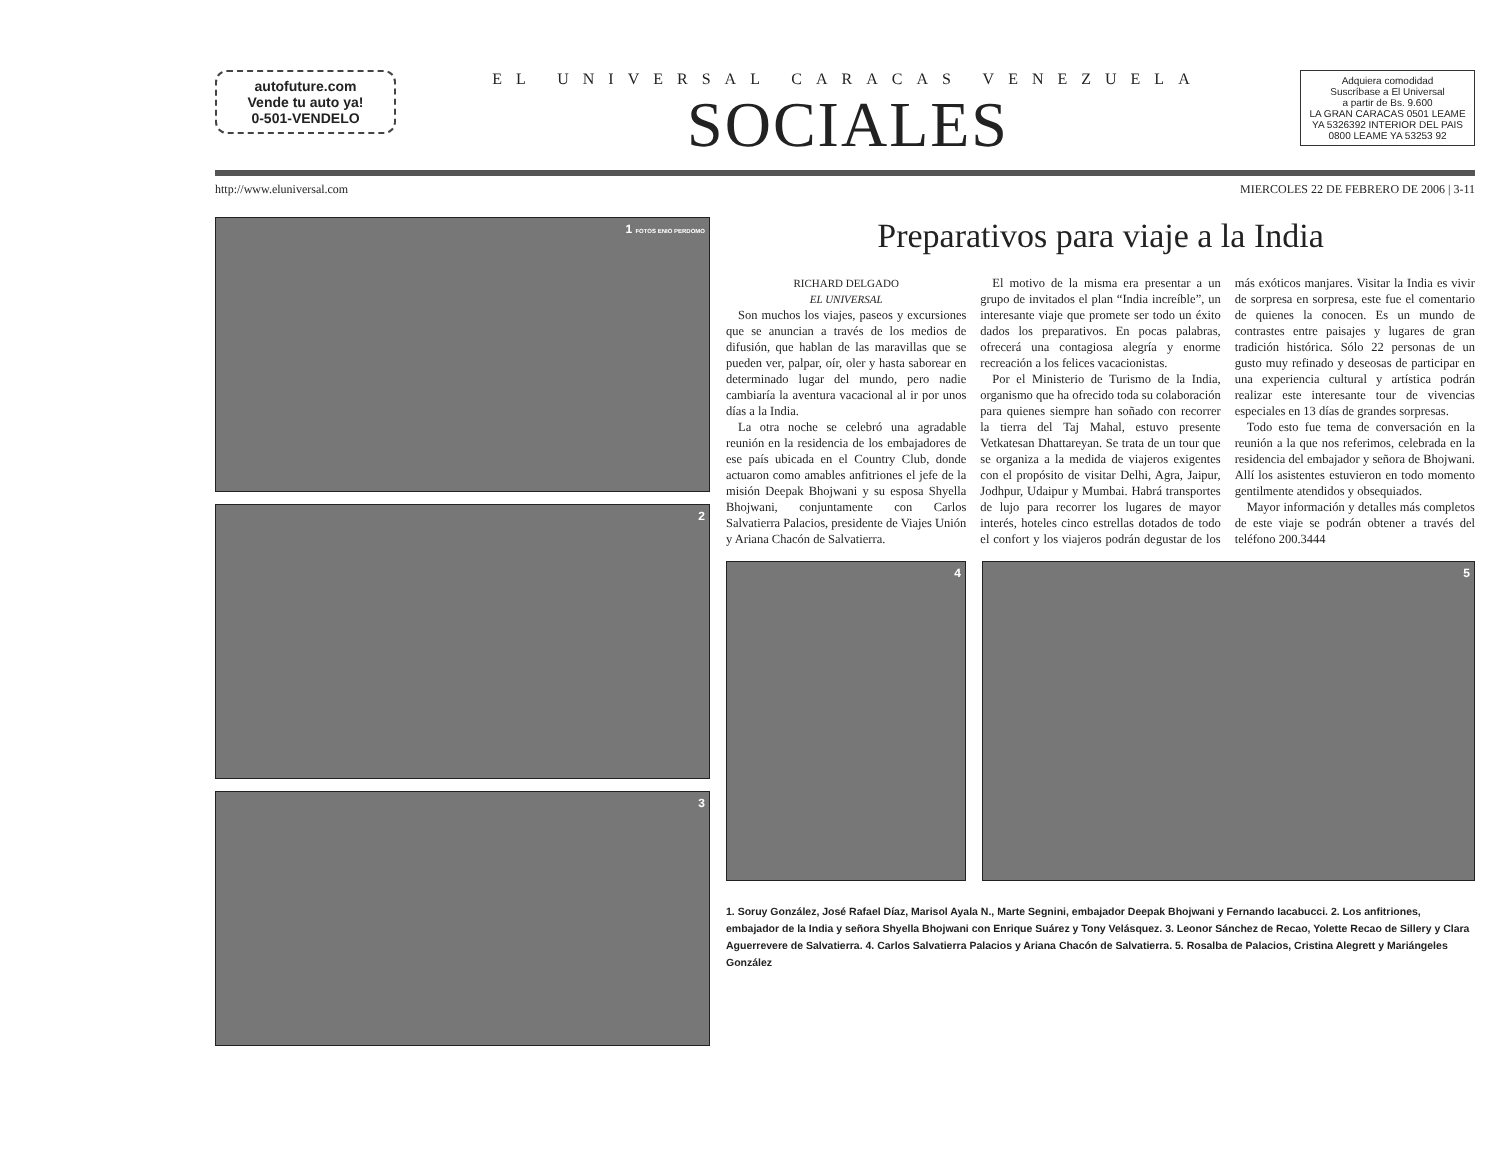autofuture.com
Vende tu auto ya!
0-501-VENDELO
EL UNIVERSAL CARACAS VENEZUELA
SOCIALES
Adquiera comodidad
Suscríbase a El Universal
a partir de Bs. 9.600
LA GRAN CARACAS 0501 LEAME YA 5326392 INTERIOR DEL PAIS 0800 LEAME YA 53253 92
http://www.eluniversal.com MIERCOLES 22 DE FEBRERO DE 2006 | 3-11
1 FOTOS ENIO PERDOMO
2
3
Preparativos para viaje a la India
RICHARD DELGADO
EL UNIVERSAL
Son muchos los viajes, paseos y excursiones que se anuncian a través de los medios de difusión, que hablan de las maravillas que se pueden ver, palpar, oír, oler y hasta saborear en determinado lugar del mundo, pero nadie cambiaría la aventura vacacional al ir por unos días a la India.
La otra noche se celebró una agradable reunión en la residencia de los embajadores de ese país ubicada en el Country Club, donde actuaron como amables anfitriones el jefe de la misión Deepak Bhojwani y su esposa Shyella Bhojwani, conjuntamente con Carlos Salvatierra Palacios, presidente de Viajes Unión y Ariana Chacón de Salvatierra.
El motivo de la misma era presentar a un grupo de invitados el plan “India increíble”, un interesante viaje que promete ser todo un éxito dados los preparativos. En pocas palabras, ofrecerá una contagiosa alegría y enorme recreación a los felices vacacionistas.
Por el Ministerio de Turismo de la India, organismo que ha ofrecido toda su colaboración para quienes siempre han soñado con recorrer la tierra del Taj Mahal, estuvo presente Vetkatesan Dhattareyan. Se trata de un tour que se organiza a la medida de viajeros exigentes con el propósito de visitar Delhi, Agra, Jaipur, Jodhpur, Udaipur y Mumbai. Habrá transportes de lujo para recorrer los lugares de mayor interés, hoteles cinco estrellas dotados de todo el confort y los viajeros podrán degustar de los más exóticos manjares. Visitar la India es vivir de sorpresa en sorpresa, este fue el comentario de quienes la conocen. Es un mundo de contrastes entre paisajes y lugares de gran tradición histórica. Sólo 22 personas de un gusto muy refinado y deseosas de participar en una experiencia cultural y artística podrán realizar este interesante tour de vivencias especiales en 13 días de grandes sorpresas.
Todo esto fue tema de conversación en la reunión a la que nos referimos, celebrada en la residencia del embajador y señora de Bhojwani. Allí los asistentes estuvieron en todo momento gentilmente atendidos y obsequiados.
Mayor información y detalles más completos de este viaje se podrán obtener a través del teléfono 200.3444
4 5
1. Soruy González, José Rafael Díaz, Marisol Ayala N., Marte Segnini, embajador Deepak Bhojwani y Fernando Iacabucci. 2. Los anfitriones, embajador de la India y señora Shyella Bhojwani con Enrique Suárez y Tony Velásquez. 3. Leonor Sánchez de Recao, Yolette Recao de Sillery y Clara Aguerrevere de Salvatierra. 4. Carlos Salvatierra Palacios y Ariana Chacón de Salvatierra. 5. Rosalba de Palacios, Cristina Alegrett y Mariángeles González